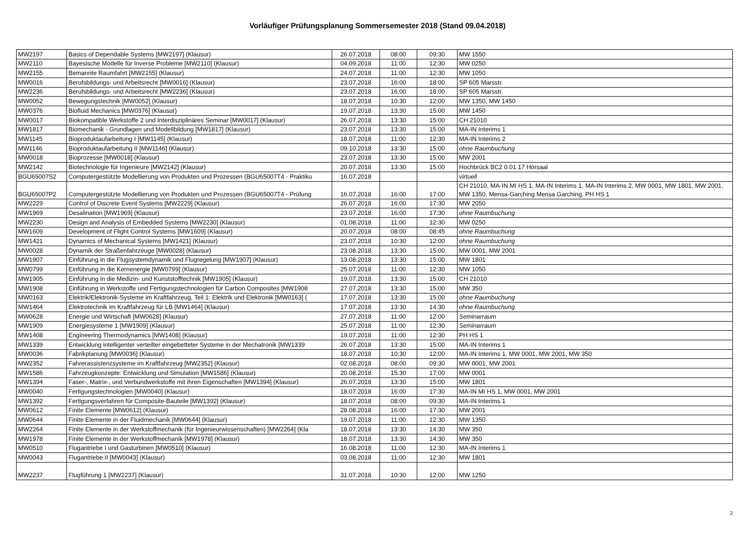Vorläufiger Prüfungsplanung Sommersemester 2018 (Stand 09.04.2018)
| MW2197 | Basics of Dependable Systems [MW2197] (Klausur) | 26.07.2018 | 08:00 | 09:30 | MW 1550 |
| MW2110 | Bayesische Modelle für Inverse Probleme [MW2110] (Klausur) | 04.09.2018 | 11:00 | 12:30 | MW 0250 |
| MW2155 | Bemannte Raumfahrt [MW2155] (Klausur) | 24.07.2018 | 11:00 | 12:30 | MW 1050 |
| MW0016 | Berufsbildungs- und Arbeitsrecht [MW0016] (Klausur) | 23.07.2018 | 16:00 | 18:00 | SP 605 Marsstr. |
| MW2236 | Berufsbildungs- und Arbeitsrecht [MW2236] (Klausur) | 23.07.2018 | 16:00 | 18:00 | SP 605 Marsstr. |
| MW0052 | Bewegungstechnik [MW0052] (Klausur) | 18.07.2018 | 10:30 | 12:00 | MW 1350, MW 1450 |
| MW0376 | Biofluid Mechanics [MW0376] (Klausur) | 19.07.2018 | 13:30 | 15:00 | MW 1450 |
| MW0017 | Biokompatible Werkstoffe 2 und Interdisziplinäres Seminar [MW0017] (Klausur) | 26.07.2018 | 13:30 | 15:00 | CH 21010 |
| MW1817 | Biomechanik - Grundlagen und Modellbildung [MW1817] (Klausur) | 23.07.2018 | 13:30 | 15:00 | MA-IN Interims 1 |
| MW1145 | Bioproduktaufarbeitung I [MW1145] (Klausur) | 18.07.2018 | 11:00 | 12:30 | MA-IN Interims 2 |
| MW1146 | Bioproduktaufarbeitung II [MW1146] (Klausur) | 09.10.2018 | 13:30 | 15:00 | ohne Raumbuchung |
| MW0018 | Bioprozesse [MW0018] (Klausur) | 23.07.2018 | 13:30 | 15:00 | MW 2001 |
| MW2142 | Biotechnologie für Ingenieure [MW2142] (Klausur) | 20.07.2018 | 13:30 | 15:00 | Hochbrück BC2 0.01.17 Hörsaal |
| BGU65007S2 | Computergestützte Modellierung von Produkten und Prozessen (BGU65007T4 - Praktiku | 16.07.2018 | | | virtuell |
| BGU65007P2 | Computergestützte Modellierung von Produkten und Prozessen (BGU65007T4 - Prüfung | 16.07.2018 | 16:00 | 17:00 | CH 21010, MA-IN MI HS 1, MA-IN Interims 1, MA-IN Interims 2, MW 0001, MW 1801, MW 2001, MW 1350, Mensa-Garching Mensa Garching, PH HS 1 |
| MW2229 | Control of Discrete Event Systems [MW2229] (Klausur) | 26.07.2018 | 16:00 | 17:30 | MW 2050 |
| MW1969 | Desalination [MW1969] (Klausur) | 23.07.2018 | 16:00 | 17:30 | ohne Raumbuchung |
| MW2230 | Design and Analysis of Embedded Systems [MW2230] (Klausur) | 01.08.2018 | 11:00 | 12:30 | MW 0250 |
| MW1609 | Development of Flight Control Systems [MW1609] (Klausur) | 20.07.2018 | 08:00 | 08:45 | ohne Raumbuchung |
| MW1421 | Dynamics of Mechanical Systems [MW1421] (Klausur) | 23.07.2018 | 10:30 | 12:00 | ohne Raumbuchung |
| MW0028 | Dynamik der Straßenfahrzeuge [MW0028] (Klausur) | 23.08.2018 | 13:30 | 15:00 | MW 0001, MW 2001 |
| MW1907 | Einführung in die Flugsystemdynamik und Flugregelung [MW1907] (Klausur) | 13.08.2018 | 13:30 | 15:00 | MW 1801 |
| MW0799 | Einführung in die Kernenergie [MW0799] (Klausur) | 25.07.2018 | 11:00 | 12:30 | MW 1050 |
| MW1905 | Einführung in die Medizin- und Kunststofftechnik [MW1905] (Klausur) | 19.07.2018 | 13:30 | 15:00 | CH 21010 |
| MW1908 | Einführung in Werkstoffe und Fertigungstechnologien für Carbon Composites [MW1908 | 27.07.2018 | 13:30 | 15:00 | MW 350 |
| MW0163 | Elektrik/Elektronik-Systeme im Kraftfahrzeug, Teil 1: Elektrik und Elektronik [MW0163] ( | 17.07.2018 | 13:30 | 15:00 | ohne Raumbuchung |
| MW1464 | Elektrotechnik im Kraftfahrzeug für LB [MW1464] (Klausur) | 17.07.2018 | 13:30 | 14:30 | ohne Raumbuchung |
| MW0628 | Energie und Wirtschaft [MW0628] (Klausur) | 27.07.2018 | 11:00 | 12:00 | Seminarraum |
| MW1909 | Energiesysteme 1 [MW1909] (Klausur) | 25.07.2018 | 11:00 | 12:30 | Seminarraum |
| MW1408 | Engineering Thermodynamics [MW1408] (Klausur) | 19.07.2018 | 11:00 | 12:30 | PH HS 1 |
| MW1339 | Entwicklung intelligenter verteilter eingebetteter Systeme in der Mechatronik [MW1339 | 26.07.2018 | 13:30 | 15:00 | MA-IN Interims 1 |
| MW0036 | Fabrikplanung [MW0036] (Klausur) | 18.07.2018 | 10:30 | 12:00 | MA-IN Interims 1, MW 0001, MW 2001, MW 350 |
| MW2352 | Fahrerassistenzsysteme im Kraftfahrzeug [MW2352] (Klausur) | 02.08.2018 | 08:00 | 09:30 | MW 0001, MW 2001 |
| MW1586 | Fahrzeugkonzepte: Entwicklung und Simulation [MW1586] (Klausur) | 20.08.2018 | 15:30 | 17:00 | MW 0001 |
| MW1394 | Faser-, Matrix-, und Verbundwerkstoffe mit ihren Eigenschaften [MW1394] (Klausur) | 26.07.2018 | 13:30 | 15:00 | MW 1801 |
| MW0040 | Fertigungstechnologien [MW0040] (Klausur) | 18.07.2018 | 16:00 | 17:30 | MA-IN MI HS 1, MW 0001, MW 2001 |
| MW1392 | Fertigungsverfahren für Composite-Bauteile [MW1392] (Klausur) | 18.07.2018 | 08:00 | 09:30 | MA-IN Interims 1 |
| MW0612 | Finite Elemente [MW0612] (Klausur) | 28.08.2018 | 16:00 | 17:30 | MW 2001 |
| MW0644 | Finite Elemente in der Fluidmechanik [MW0644] (Klausur) | 19.07.2018 | 11:00 | 12:30 | MW 1350 |
| MW2264 | Finite Elemente in der Werkstoffmechanik (für Ingenieurwissenschaften) [MW2264] (Kla | 18.07.2018 | 13:30 | 14:30 | MW 350 |
| MW1978 | Finite Elemente in der Werkstoffmechanik [MW1978] (Klausur) | 18.07.2018 | 13:30 | 14:30 | MW 350 |
| MW0510 | Flugantriebe I und Gasturbinen [MW0510] (Klausur) | 16.08.2018 | 11:00 | 12:30 | MA-IN Interims 1 |
| MW0043 | Flugantriebe II [MW0043] (Klausur) | 03.08.2018 | 11:00 | 12:30 | MW 1801 |
| MW2237 | Flugführung 1 [MW2237] (Klausur) | 31.07.2018 | 10:30 | 12:00 | MW 1250 |
2